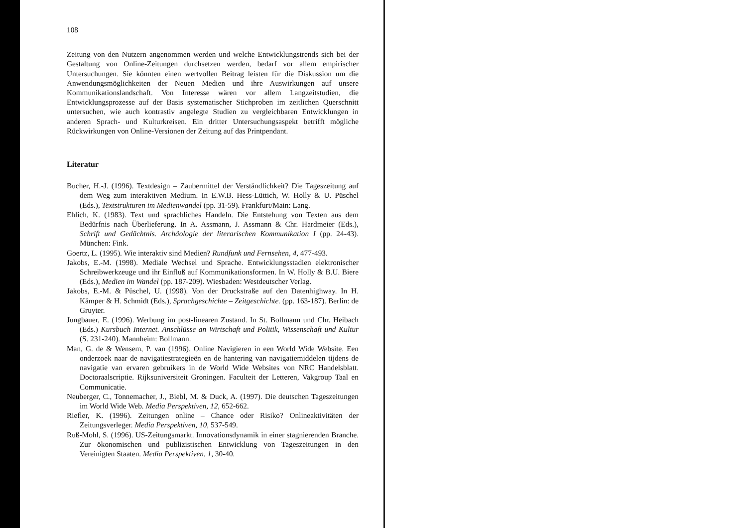108
Zeitung von den Nutzern angenommen werden und welche Entwicklungstrends sich bei der Gestaltung von Online-Zeitungen durchsetzen werden, bedarf vor allem empirischer Untersuchungen. Sie könnten einen wertvollen Beitrag leisten für die Diskussion um die Anwendungsmöglichkeiten der Neuen Medien und ihre Auswirkungen auf unsere Kommunikationslandschaft. Von Interesse wären vor allem Langzeitstudien, die Entwicklungsprozesse auf der Basis systematischer Stichproben im zeitlichen Querschnitt untersuchen, wie auch kontrastiv angelegte Studien zu vergleichbaren Entwicklungen in anderen Sprach- und Kulturkreisen. Ein dritter Untersuchungsaspekt betrifft mögliche Rückwirkungen von Online-Versionen der Zeitung auf das Printpendant.
Literatur
Bucher, H.-J. (1996). Textdesign – Zaubermittel der Verständlichkeit? Die Tageszeitung auf dem Weg zum interaktiven Medium. In E.W.B. Hess-Lüttich, W. Holly & U. Püschel (Eds.), Textstrukturen im Medienwandel (pp. 31-59). Frankfurt/Main: Lang.
Ehlich, K. (1983). Text und sprachliches Handeln. Die Entstehung von Texten aus dem Bedürfnis nach Überlieferung. In A. Assmann, J. Assmann & Chr. Hardmeier (Eds.), Schrift und Gedächtnis. Archäologie der literarischen Kommunikation I (pp. 24-43). München: Fink.
Goertz, L. (1995). Wie interaktiv sind Medien? Rundfunk und Fernsehen, 4, 477-493.
Jakobs, E.-M. (1998). Mediale Wechsel und Sprache. Entwicklungsstadien elektronischer Schreibwerkzeuge und ihr Einfluß auf Kommunikationsformen. In W. Holly & B.U. Biere (Eds.), Medien im Wandel (pp. 187-209). Wiesbaden: Westdeutscher Verlag.
Jakobs, E.-M. & Püschel, U. (1998). Von der Druckstraße auf den Datenhighway. In H. Kämper & H. Schmidt (Eds.), Sprachgeschichte – Zeitgeschichte. (pp. 163-187). Berlin: de Gruyter.
Jungbauer, E. (1996). Werbung im post-linearen Zustand. In St. Bollmann und Chr. Heibach (Eds.) Kursbuch Internet. Anschlüsse an Wirtschaft und Politik, Wissenschaft und Kultur (S. 231-240). Mannheim: Bollmann.
Man, G. de & Wensem, P. van (1996). Online Navigieren in een World Wide Website. Een onderzoek naar de navigatiestrategieën en de hantering van navigatiemiddelen tijdens de navigatie van ervaren gebruikers in de World Wide Websites von NRC Handelsblatt. Doctoraalscriptie. Rijksuniversiteit Groningen. Faculteit der Letteren, Vakgroup Taal en Communicatie.
Neuberger, C., Tonnemacher, J., Biebl, M. & Duck, A. (1997). Die deutschen Tageszeitungen im World Wide Web. Media Perspektiven, 12, 652-662.
Riefler, K. (1996). Zeitungen online – Chance oder Risiko? Onlineaktivitäten der Zeitungsverleger. Media Perspektiven, 10, 537-549.
Ruß-Mohl, S. (1996). US-Zeitungsmarkt. Innovationsdynamik in einer stagnierenden Branche. Zur ökonomischen und publizistischen Entwicklung von Tageszeitungen in den Vereinigten Staaten. Media Perspektiven, 1, 30-40.